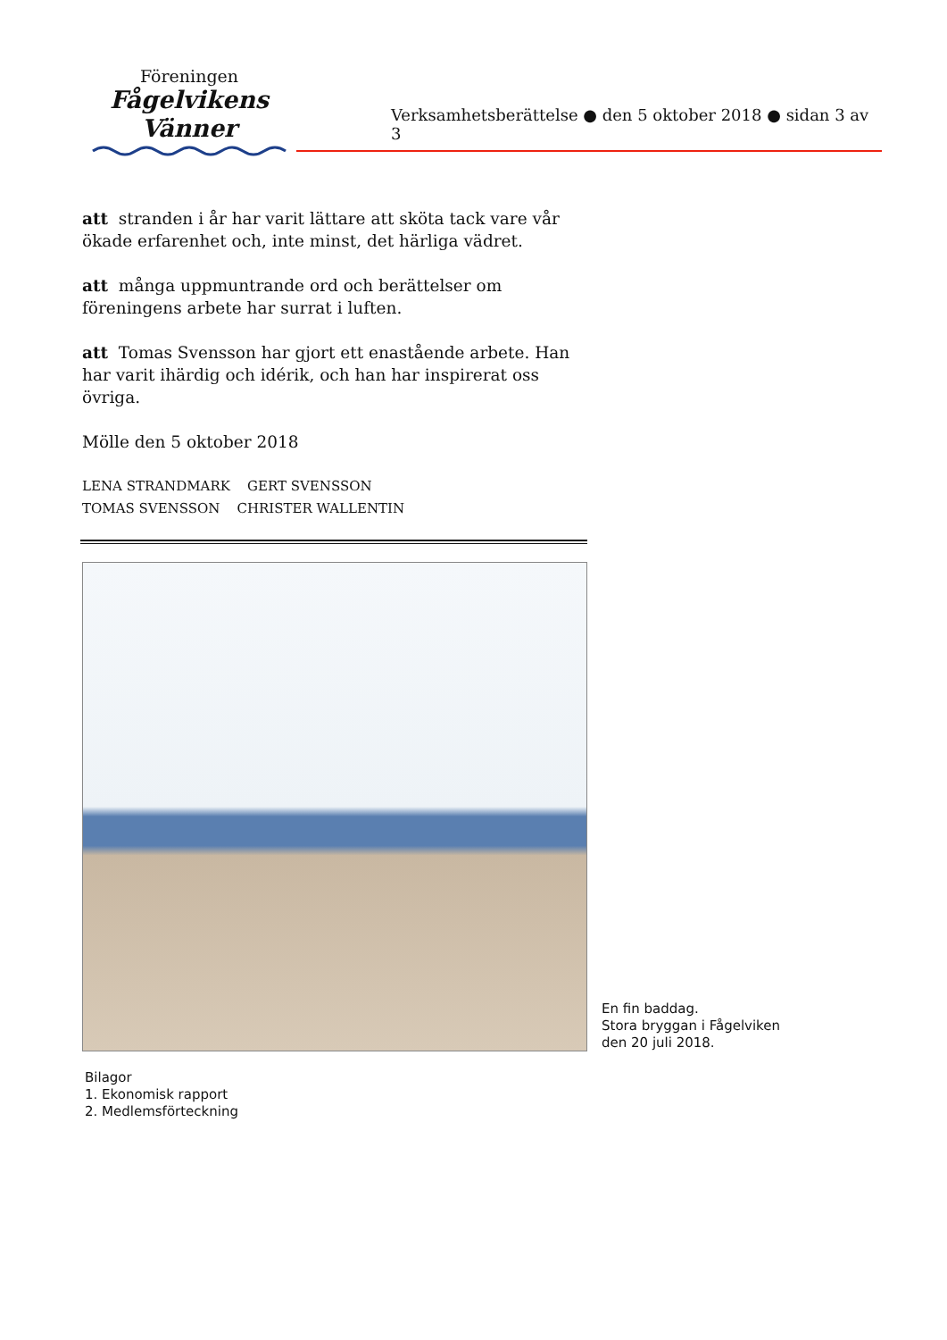Föreningen
Fågelvikens
Vänner
Verksamhetsberättelse ● den 5 oktober 2018 ● sidan 3 av 3
att stranden i år har varit lättare att sköta tack vare vår ökade erfarenhet och, inte minst, det härliga vädret.
att många uppmuntrande ord och berättelser om föreningens arbete har surrat i luften.
att Tomas Svensson har gjort ett enastående arbete. Han har varit ihärdig och idérik, och han har inspirerat oss övriga.
Mölle den 5 oktober 2018
LENA STRANDMARK GERT SVENSSON
TOMAS SVENSSON CHRISTER WALLENTIN
En fin baddag.
Stora bryggan i Fågelviken
den 20 juli 2018.
Bilagor
1. Ekonomisk rapport
2. Medlemsförteckning